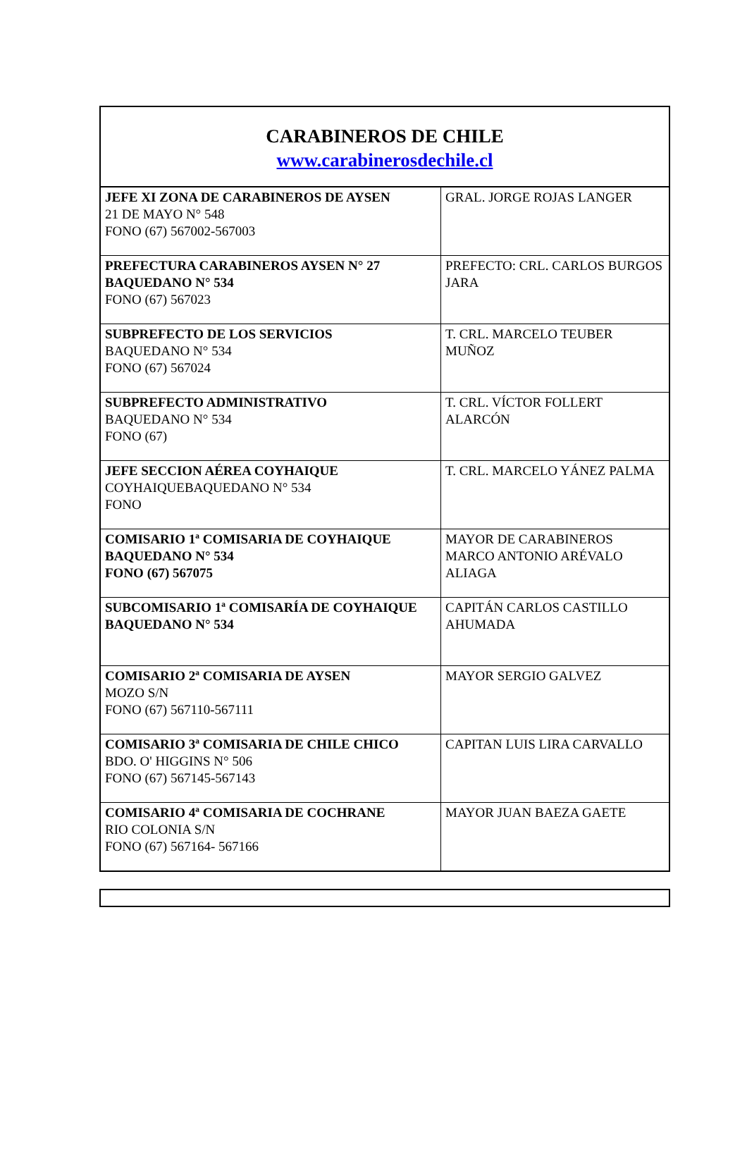| CARABINEROS DE CHILE www.carabinerosdechile.cl | |
| --- | --- |
| JEFE XI ZONA DE CARABINEROS DE AYSEN 21 DE MAYO N° 548 FONO (67) 567002-567003 | GRAL. JORGE ROJAS LANGER |
| PREFECTURA CARABINEROS AYSEN N° 27 BAQUEDANO N° 534 FONO (67) 567023 | PREFECTO: CRL. CARLOS BURGOS JARA |
| SUBPREFECTO DE LOS SERVICIOS BAQUEDANO N° 534 FONO (67) 567024 | T. CRL. MARCELO TEUBER MUÑOZ |
| SUBPREFECTO ADMINISTRATIVO BAQUEDANO N° 534 FONO (67) | T. CRL. VÍCTOR FOLLERT ALARCÓN |
| JEFE SECCION AÉREA COYHAIQUE COYHAIQUEBAQUEDANO N° 534 FONO | T. CRL. MARCELO YÁNEZ PALMA |
| COMISARIO 1ª COMISARIA DE COYHAIQUE BAQUEDANO N° 534 FONO (67) 567075 | MAYOR DE CARABINEROS MARCO ANTONIO ARÉVALO ALIAGA |
| SUBCOMISARIO 1ª COMISARÍA DE COYHAIQUE BAQUEDANO N° 534 | CAPITÁN CARLOS CASTILLO AHUMADA |
| COMISARIO 2ª COMISARIA DE AYSEN MOZO S/N FONO (67) 567110-567111 | MAYOR SERGIO GALVEZ |
| COMISARIO 3ª COMISARIA DE CHILE CHICO BDO. O' HIGGINS N° 506 FONO (67) 567145-567143 | CAPITAN LUIS LIRA CARVALLO |
| COMISARIO 4ª COMISARIA DE COCHRANE RIO COLONIA S/N FONO (67) 567164- 567166 | MAYOR JUAN BAEZA GAETE |